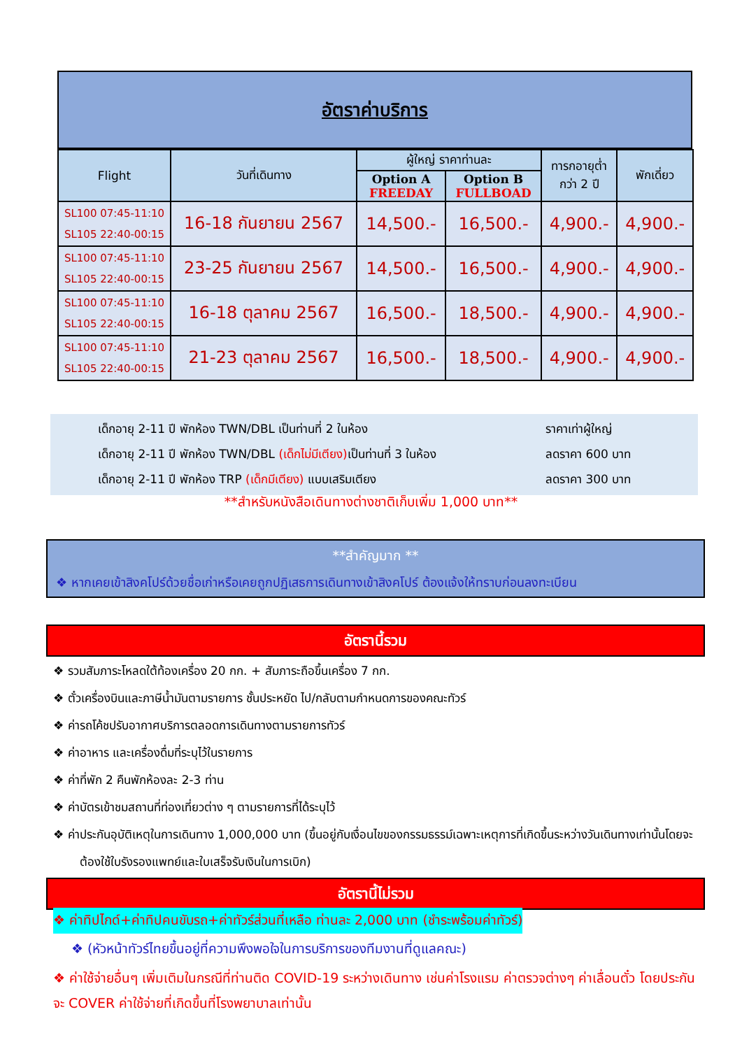อัตราค่าบริการ
| Flight | วันที่เดินทาง | ผู้ใหญ่ ราคาท่านละ | | ทารกอายุต่ำ กว่า 2 ปี | พักเดี่ยว |
| --- | --- | --- | --- | --- | --- |
| | | Option A FREEDAY | Option B FULLBOAD | | |
| SL100 07:45-11:10 SL105 22:40-00:15 | 16-18 กันยายน 2567 | 14,500.- | 16,500.- | 4,900.- | 4,900.- |
| SL100 07:45-11:10 SL105 22:40-00:15 | 23-25 กันยายน 2567 | 14,500.- | 16,500.- | 4,900.- | 4,900.- |
| SL100 07:45-11:10 SL105 22:40-00:15 | 16-18 ตุลาคม 2567 | 16,500.- | 18,500.- | 4,900.- | 4,900.- |
| SL100 07:45-11:10 SL105 22:40-00:15 | 21-23 ตุลาคม 2567 | 16,500.- | 18,500.- | 4,900.- | 4,900.- |
เด็กอายุ 2-11 ปี พักห้อง TWN/DBL เป็นท่านที่ 2 ในห้อง ราคาเท่าผู้ใหญ่
เด็กอายุ 2-11 ปี พักห้อง TWN/DBL (เด็กไม่มีเตียง) เป็นท่านที่ 3 ในห้อง ลดราคา 600 บาท
เด็กอายุ 2-11 ปี พักห้อง TRP (เด็กมีเตียง) แบบเสริมเตียง ลดราคา 300 บาท
**สำหรับหนังสือเดินทางต่างชาติเก็บเพิ่ม 1,000 บาท**
**สำคัญมาก **
❖ หากเคยเข้าสิงคโปร์ด้วยชื่อเก่าหรือเคยถูกปฏิเสธการเดินทางเข้าสิงคโปร์ ต้องแจ้งให้ทราบก่อนลงทะเบียน
อัตรานี้รวม
❖ รวมสัมภาระโหลดใต้ท้องเครื่อง 20 กก. + สัมภาระถือขึ้นเครื่อง 7 กก.
❖ ตั๋วเครื่องบินและภาษีน้ำมันตามรายการ ชั้นประหยัด ไป/กลับตามกำหนดการของคณะทัวร์
❖ ค่ารถโค้ชปรับอากาศบริการตลอดการเดินทางตามรายการทัวร์
❖ ค่าอาหาร และเครื่องดื่มที่ระบุไว้ในรายการ
❖ ค่าที่พัก 2 คืนพักห้องละ 2-3 ท่าน
❖ ค่าบัตรเข้าชมสถานที่ท่องเที่ยวต่าง ๆ ตามรายการที่ได้ระบุไว้
❖ ค่าประกันอุบัติเหตุในการเดินทาง 1,000,000 บาท (ขึ้นอยู่กับเงื่อนไขของกรรมธรรม์เฉพาะเหตุการที่เกิดขึ้นระหว่างวันเดินทางเท่านั้นโดยจะต้องใช้ใบรังรองแพทย์และใบเสร็จรับเงินในการเบิก)
อัตรานี้ไม่รวม
❖ ค่าทิปไกด์+ค่าทิปคนขับรถ+ค่าทัวร์ส่วนที่เหลือ ท่านละ 2,000 บาท (ชำระพร้อมค่าทัวร์)
❖ (หัวหน้าทัวร์ไทยขึ้นอยู่ที่ความพึงพอใจในการบริการของทีมงานที่ดูแลคณะ)
❖ ค่าใช้จ่ายอื่นๆ เพิ่มเติมในกรณีที่ท่านติด COVID-19 ระหว่างเดินทาง เช่นค่าโรงแรม ค่าตรวจต่างๆ ค่าเลื่อนตั๋ว โดยประกันจะ COVER ค่าใช้จ่ายที่เกิดขึ้นที่โรงพยาบาลเท่านั้น